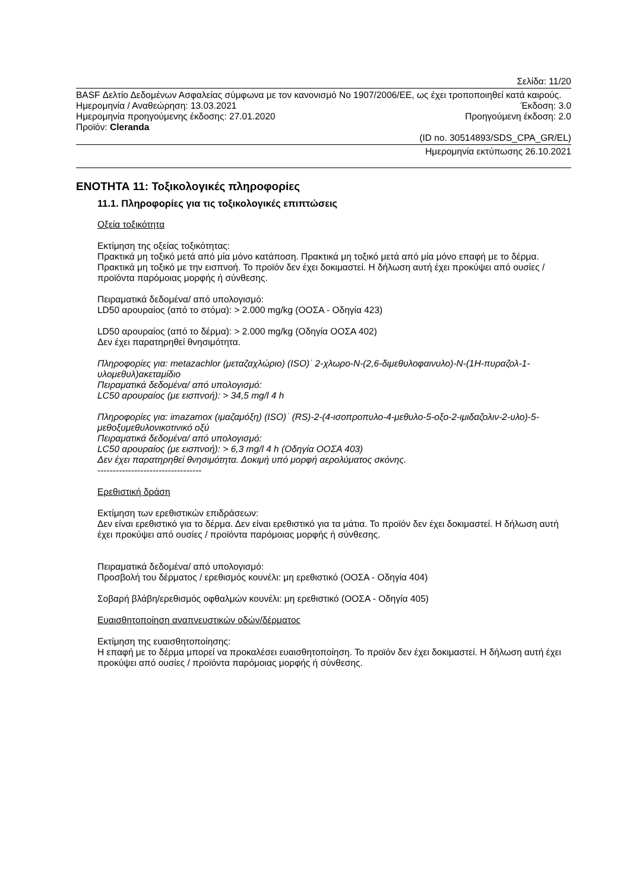Σελίδα: 11/20
BASF Δελτίο Δεδομένων Ασφαλείας σύμφωνα με τον κανονισμό Νο 1907/2006/ΕΕ, ως έχει τροποποιηθεί κατά καιρούς.
Ημερομηνία / Αναθεώρηση: 13.03.2021 Έκδοση: 3.0
Ημερομηνία προηγούμενης έκδοσης: 27.01.2020 Προηγούμενη έκδοση: 2.0
Προϊόν: Cleranda
(ID no. 30514893/SDS_CPA_GR/EL)
Ημερομηνία εκτύπωσης 26.10.2021
ΕΝΟΤΗΤΑ 11: Τοξικολογικές πληροφορίες
11.1. Πληροφορίες για τις τοξικολογικές επιπτώσεις
Οξεία τοξικότητα
Εκτίμηση της οξείας τοξικότητας:
Πρακτικά μη τοξικό μετά από μία μόνο κατάποση. Πρακτικά μη τοξικό μετά από μία μόνο επαφή με το δέρμα. Πρακτικά μη τοξικό με την εισπνοή. Το προϊόν δεν έχει δοκιμαστεί. Η δήλωση αυτή έχει προκύψει από ουσίες / προϊόντα παρόμοιας μορφής ή σύνθεσης.
Πειραματικά δεδομένα/ από υπολογισμό:
LD50 αρουραίος (από το στόμα): > 2.000 mg/kg (ΟΟΣΑ - Οδηγία 423)
LD50 αρουραίος (από το δέρμα): > 2.000 mg/kg (Οδηγία ΟΟΣΑ 402)
Δεν έχει παρατηρηθεί θνησιμότητα.
Πληροφορίες για: metazachlor (μεταζαχλώριο) (ISO)˙ 2-χλωρο-Ν-(2,6-διμεθυλοφαινυλο)-Ν-(1Η-πυραζολ-1-υλομεθυλ)ακεταμίδιο
Πειραματικά δεδομένα/ από υπολογισμό:
LC50 αρουραίος (με εισπνοή): > 34,5 mg/l 4 h
Πληροφορίες για: imazamox (ιμαζαμόξη) (ISO)˙ (RS)-2-(4-ισοπροπυλο-4-μεθυλο-5-οξο-2-ιμιδαζολιν-2-υλο)-5-μεθοξυμεθυλονικοτινικό οξύ
Πειραματικά δεδομένα/ από υπολογισμό:
LC50 αρουραίος (με εισπνοή): > 6,3 mg/l 4 h (Οδηγία ΟΟΣΑ 403)
Δεν έχει παρατηρηθεί θνησιμότητα. Δοκιμή υπό μορφή αερολύματος σκόνης.
----------------------------------
Ερεθιστική δράση
Εκτίμηση των ερεθιστικών επιδράσεων:
Δεν είναι ερεθιστικό για το δέρμα. Δεν είναι ερεθιστικό για τα μάτια. Το προϊόν δεν έχει δοκιμαστεί. Η δήλωση αυτή έχει προκύψει από ουσίες / προϊόντα παρόμοιας μορφής ή σύνθεσης.
Πειραματικά δεδομένα/ από υπολογισμό:
Προσβολή του δέρματος / ερεθισμός κουνέλι: μη ερεθιστικό (ΟΟΣΑ - Οδηγία 404)
Σοβαρή βλάβη/ερεθισμός οφθαλμών κουνέλι: μη ερεθιστικό (ΟΟΣΑ - Οδηγία 405)
Ευαισθητοποίηση αναπνευστικών οδών/δέρματος
Εκτίμηση της ευαισθητοποίησης:
Η επαφή με το δέρμα μπορεί να προκαλέσει ευαισθητοποίηση. Το προϊόν δεν έχει δοκιμαστεί. Η δήλωση αυτή έχει προκύψει από ουσίες / προϊόντα παρόμοιας μορφής ή σύνθεσης.